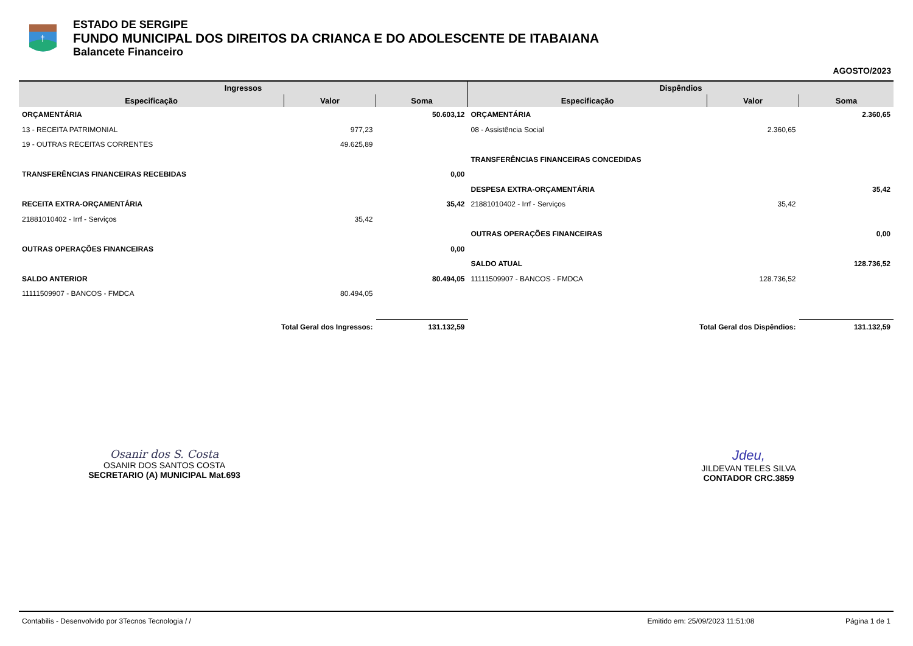†
ESTADO DE SERGIPE
FUNDO MUNICIPAL DOS DIREITOS DA CRIANCA E DO ADOLESCENTE DE ITABAIANA
Balancete Financeiro
AGOSTO/2023
| Ingressos | | | Dispêndios | | |
| --- | --- | --- | --- | --- | --- |
| Especificação | Valor | Soma | Especificação | Valor | Soma |
| ORÇAMENTÁRIA | | 50.603,12 | ORÇAMENTÁRIA | | 2.360,65 |
| 13 - RECEITA PATRIMONIAL | 977,23 | | 08 - Assistência Social | 2.360,65 | |
| 19 - OUTRAS RECEITAS CORRENTES | 49.625,89 | | | | |
| | | | TRANSFERÊNCIAS FINANCEIRAS CONCEDIDAS | | |
| TRANSFERÊNCIAS FINANCEIRAS RECEBIDAS | | 0,00 | | | |
| | | | DESPESA EXTRA-ORÇAMENTÁRIA | | 35,42 |
| RECEITA EXTRA-ORÇAMENTÁRIA | | 35,42 | 21881010402 - Irrf - Serviços | 35,42 | |
| 21881010402 - Irrf - Serviços | 35,42 | | | | |
| | | | OUTRAS OPERAÇÕES FINANCEIRAS | | 0,00 |
| OUTRAS OPERAÇÕES FINANCEIRAS | | 0,00 | | | |
| | | | SALDO ATUAL | | 128.736,52 |
| SALDO ANTERIOR | | 80.494,05 | 11111509907 - BANCOS - FMDCA | 128.736,52 | |
| 11111509907 - BANCOS - FMDCA | 80.494,05 | | | | |
| Total Geral dos Ingressos: | | 131.132,59 | Total Geral dos Dispêndios: | | 131.132,59 |
Osanir dos S. Costa
OSANIR DOS SANTOS COSTA
SECRETARIO (A) MUNICIPAL Mat.693
Jdeu,
JILDEVAN TELES SILVA
CONTADOR CRC.3859
Contabilis - Desenvolvido por 3Tecnos Tecnologia / / Emitido em: 25/09/2023 11:51:08 Página 1 de 1